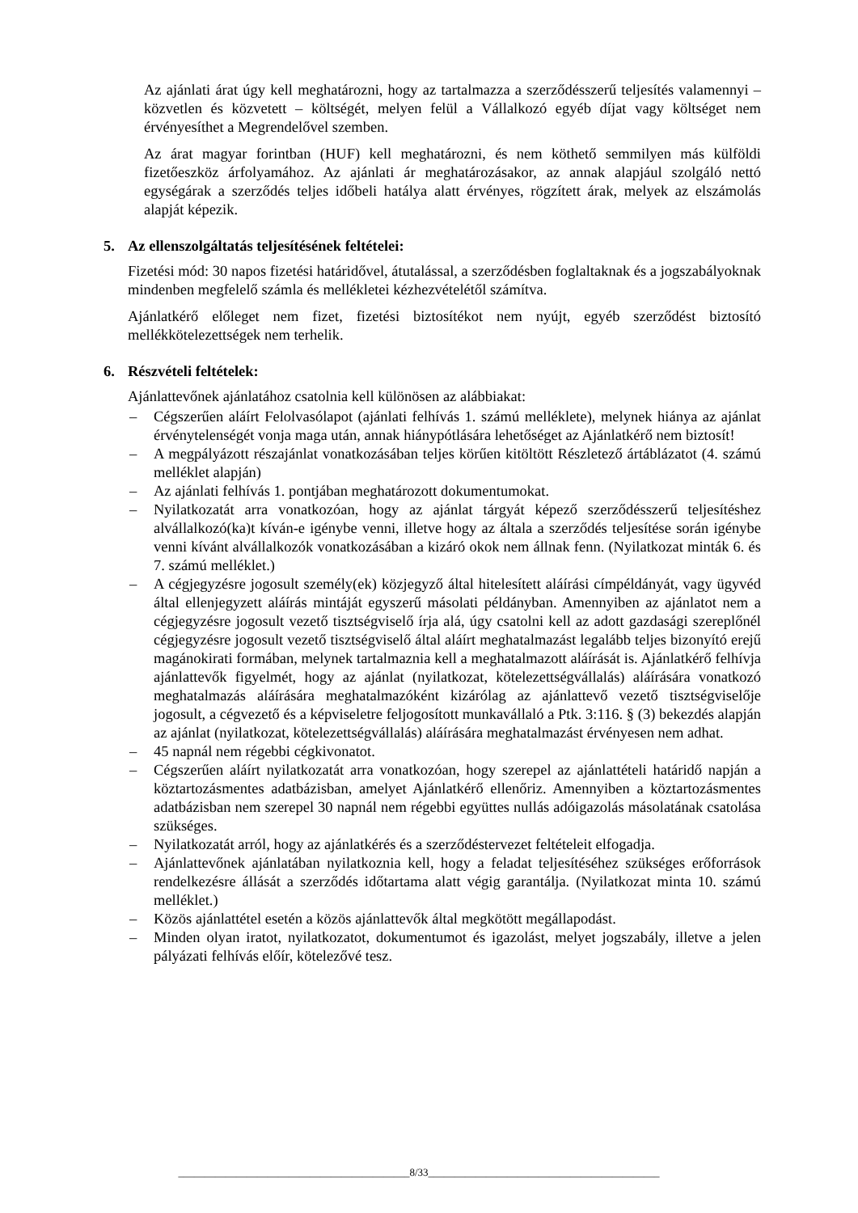Az ajánlati árat úgy kell meghatározni, hogy az tartalmazza a szerződésszerű teljesítés valamennyi – közvetlen és közvetett – költségét, melyen felül a Vállalkozó egyéb díjat vagy költséget nem érvényesíthet a Megrendelővel szemben.
Az árat magyar forintban (HUF) kell meghatározni, és nem köthető semmilyen más külföldi fizetőeszköz árfolyamához. Az ajánlati ár meghatározásakor, az annak alapjául szolgáló nettó egységárak a szerződés teljes időbeli hatálya alatt érvényes, rögzített árak, melyek az elszámolás alapját képezik.
5. Az ellenszolgáltatás teljesítésének feltételei:
Fizetési mód: 30 napos fizetési határidővel, átutalással, a szerződésben foglaltaknak és a jogszabályoknak mindenben megfelelő számla és mellékletei kézhezvételétől számítva.
Ajánlatkérő előleget nem fizet, fizetési biztosítékot nem nyújt, egyéb szerződést biztosító mellékkötelezettségek nem terhelik.
6. Részvételi feltételek:
Ajánlattevőnek ajánlatához csatolnia kell különösen az alábbiakat:
– Cégszerűen aláírt Felolvasólapot (ajánlati felhívás 1. számú melléklete), melynek hiánya az ajánlat érvénytelenségét vonja maga után, annak hiánypótlására lehetőséget az Ajánlatkérő nem biztosít!
– A megpályázott részajánlat vonatkozásában teljes körűen kitöltött Részletező ártáblázatot (4. számú melléklet alapján)
– Az ajánlati felhívás 1. pontjában meghatározott dokumentumokat.
– Nyilatkozatát arra vonatkozóan, hogy az ajánlat tárgyát képező szerződésszerű teljesítéshez alvállalkozó(ka)t kíván-e igénybe venni, illetve hogy az általa a szerződés teljesítése során igénybe venni kívánt alvállalkozók vonatkozásában a kizáró okok nem állnak fenn. (Nyilatkozat minták 6. és 7. számú melléklet.)
– A cégjegyzésre jogosult személy(ek) közjegyző által hitelesített aláírási címpéldányát, vagy ügyvéd által ellenjegyzett aláírás mintáját egyszerű másolati példányban. Amennyiben az ajánlatot nem a cégjegyzésre jogosult vezető tisztségviselő írja alá, úgy csatolni kell az adott gazdasági szereplőnél cégjegyzésre jogosult vezető tisztségviselő által aláírt meghatalmazást legalább teljes bizonyító erejű magánokirati formában, melynek tartalmaznia kell a meghatalmazott aláírását is. Ajánlatkérő felhívja ajánlattevők figyelmét, hogy az ajánlat (nyilatkozat, kötelezettségvállalás) aláírására vonatkozó meghatalmazás aláírására meghatalmazóként kizárólag az ajánlattevő vezető tisztségviselője jogosult, a cégvezető és a képviseletre feljogosított munkavállaló a Ptk. 3:116. § (3) bekezdés alapján az ajánlat (nyilatkozat, kötelezettségvállalás) aláírására meghatalmazást érvényesen nem adhat.
– 45 napnál nem régebbi cégkivonatot.
– Cégszerűen aláírt nyilatkozatát arra vonatkozóan, hogy szerepel az ajánlattételi határidő napján a köztartozásmentes adatbázisban, amelyet Ajánlatkérő ellenőriz. Amennyiben a köztartozásmentes adatbázisban nem szerepel 30 napnál nem régebbi együttes nullás adóigazolás másolatának csatolása szükséges.
– Nyilatkozatát arról, hogy az ajánlatkérés és a szerződéstervezet feltételeit elfogadja.
– Ajánlattevőnek ajánlatában nyilatkoznia kell, hogy a feladat teljesítéséhez szükséges erőforrások rendelkezésre állását a szerződés időtartama alatt végig garantálja. (Nyilatkozat minta 10. számú melléklet.)
– Közös ajánlattétel esetén a közös ajánlattevők által megkötött megállapodást.
– Minden olyan iratot, nyilatkozatot, dokumentumot és igazolást, melyet jogszabály, illetve a jelen pályázati felhívás előír, kötelezővé tesz.
____________________________________________8/33____________________________________________